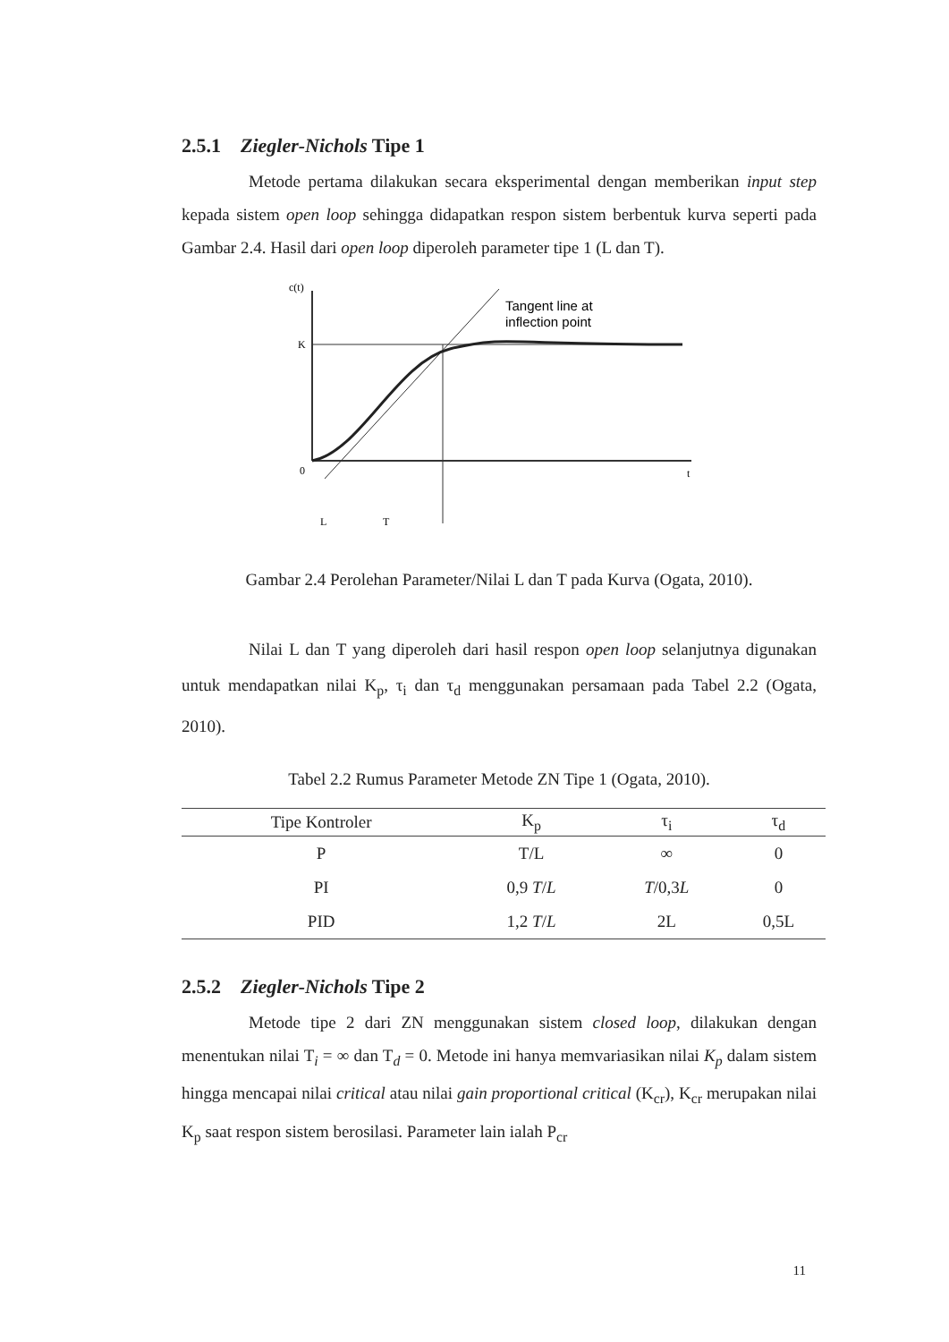2.5.1 Ziegler-Nichols Tipe 1
Metode pertama dilakukan secara eksperimental dengan memberikan input step kepada sistem open loop sehingga didapatkan respon sistem berbentuk kurva seperti pada Gambar 2.4. Hasil dari open loop diperoleh parameter tipe 1 (L dan T).
c(t)
K
0
t
Tangent line at
inflection point
L
T
Gambar 2.4 Perolehan Parameter/Nilai L dan T pada Kurva (Ogata, 2010).
Nilai L dan T yang diperoleh dari hasil respon open loop selanjutnya digunakan untuk mendapatkan nilai K<sub>p</sub>, τ<sub>i</sub> dan τ<sub>d</sub> menggunakan persamaan pada Tabel 2.2 (Ogata, 2010).
Tabel 2.2 Rumus Parameter Metode ZN Tipe 1 (Ogata, 2010).
| Tipe Kontroler | K<sub>p</sub> | τ<sub>i</sub> | τ<sub>d</sub> |
| --- | --- | --- | --- |
| P | T/L | ∞ | 0 |
| PI | 0,9 T / L | T /0,3 L | 0 |
| PID | 1,2 T / L | 2L | 0,5L |
2.5.2 Ziegler-Nichols Tipe 2
Metode tipe 2 dari ZN menggunakan sistem closed loop, dilakukan dengan menentukan nilai T<sub>i</sub> = ∞ dan T<sub>d</sub> = 0. Metode ini hanya memvariasikan nilai K<sub>p</sub> dalam sistem hingga mencapai nilai critical atau nilai gain proportional critical (K<sub>cr</sub>), K<sub>cr</sub> merupakan nilai K<sub>p</sub> saat respon sistem berosilasi. Parameter lain ialah P<sub>cr</sub>
11